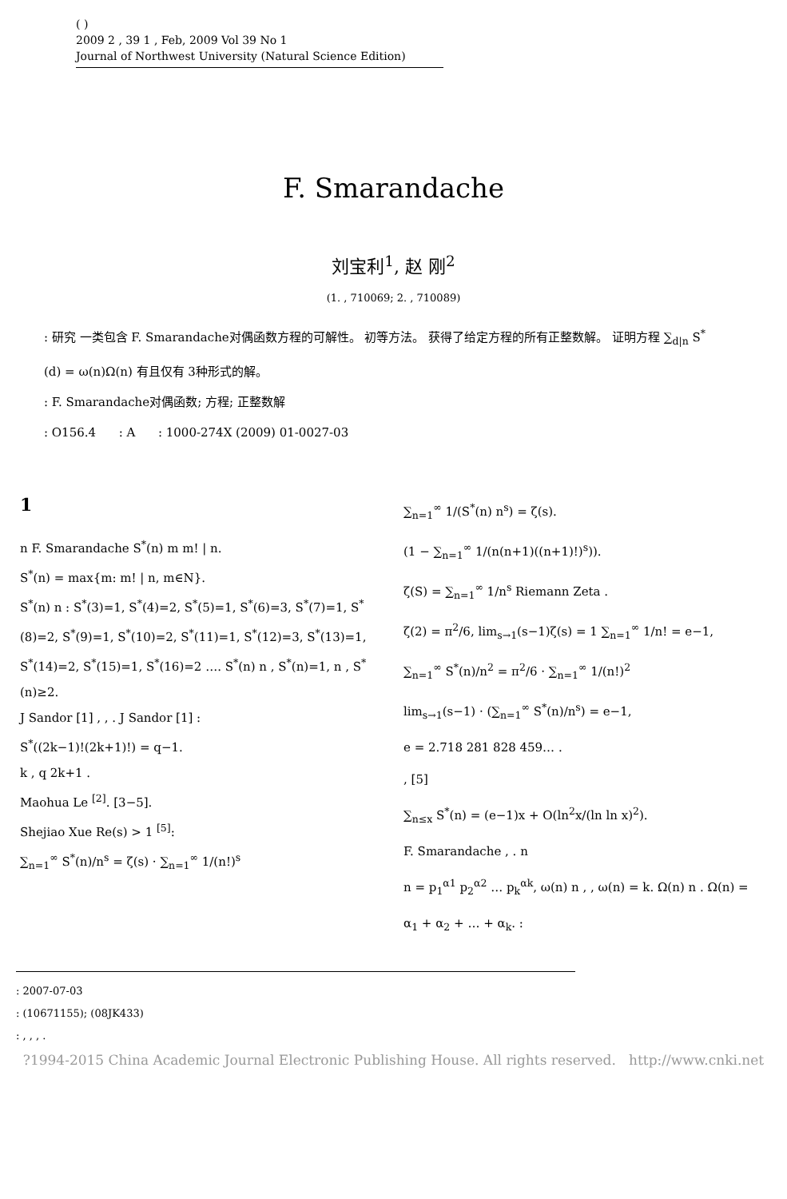( )
2009 2 , 39 1 , Feb, 2009 Vol 39 No 1
Journal of Northwest University (Natural Science Edition)
F. Smarandache
刘宝利<sup>1</sup>, 赵 刚<sup>2</sup>
(1. , 710069; 2. , 710089)
: 研究 一类包含 F. Smarandache对偶函数方程的可解性。 初等方法。 获得了给定方程的所有正整数解。 证明方程 ∑<sub>d|n</sub> S<sup>*</sup>(d) = ω(n)Ω(n) 有且仅有 3种形式的解。
: F. Smarandache对偶函数; 方程; 正整数解
: O156.4 : A : 1000-274X (2009) 01-0027-03
1
n F. Smarandache S<sup>*</sup>(n) m m! | n.
S<sup>*</sup>(n) = max{m: m! | n, m∈N}.
S<sup>*</sup>(n) n : S<sup>*</sup>(3)=1, S<sup>*</sup>(4)=2, S<sup>*</sup>(5)=1, S<sup>*</sup>(6)=3, S<sup>*</sup>(7)=1, S<sup>*</sup>(8)=2, S<sup>*</sup>(9)=1, S<sup>*</sup>(10)=2, S<sup>*</sup>(11)=1, S<sup>*</sup>(12)=3, S<sup>*</sup>(13)=1, S<sup>*</sup>(14)=2, S<sup>*</sup>(15)=1, S<sup>*</sup>(16)=2 …. S<sup>*</sup>(n) n , S<sup>*</sup>(n)=1, n , S<sup>*</sup>(n)≥2.
J Sandor [1] , , . J Sandor [1] :
S<sup>*</sup>((2k−1)!(2k+1)!) = q−1.
k , q 2k+1 .
Maohua Le <sup>[2]</sup>. [3−5].
Shejiao Xue Re(s) > 1 <sup>[5]</sup>:
∑<sub>n=1</sub><sup>∞</sup> S<sup>*</sup>(n)/n<sup>s</sup> = ζ(s) · ∑<sub>n=1</sub><sup>∞</sup> 1/(n!)<sup>s</sup>
∑<sub>n=1</sub><sup>∞</sup> 1/(S<sup>*</sup>(n) n<sup>s</sup>) = ζ(s).
(1 − ∑<sub>n=1</sub><sup>∞</sup> 1/(n(n+1)((n+1)!)<sup>s</sup>)).
ζ(S) = ∑<sub>n=1</sub><sup>∞</sup> 1/n<sup>s</sup> Riemann Zeta .
ζ(2) = π<sup>2</sup>/6, lim<sub>s→1</sub>(s−1)ζ(s) = 1 ∑<sub>n=1</sub><sup>∞</sup> 1/n! = e−1,
∑<sub>n=1</sub><sup>∞</sup> S<sup>*</sup>(n)/n<sup>2</sup> = π<sup>2</sup>/6 · ∑<sub>n=1</sub><sup>∞</sup> 1/(n!)<sup>2</sup>
lim<sub>s→1</sub>(s−1) · (∑<sub>n=1</sub><sup>∞</sup> S<sup>*</sup>(n)/n<sup>s</sup>) = e−1,
e = 2.718 281 828 459… .
, [5]
∑<sub>n≤x</sub> S<sup>*</sup>(n) = (e−1)x + O(ln<sup>2</sup>x/(ln ln x)<sup>2</sup>).
F. Smarandache , . n
n = p<sub>1</sub><sup>α1</sup> p<sub>2</sub><sup>α2</sup> … p<sub>k</sub><sup>αk</sup>, ω(n) n , , ω(n) = k. Ω(n) n . Ω(n) = α<sub>1</sub> + α<sub>2</sub> + … + α<sub>k</sub>. :
: 2007-07-03
: (10671155); (08JK433)
: , , , .
?1994-2015 China Academic Journal Electronic Publishing House. All rights reserved. http://www.cnki.net